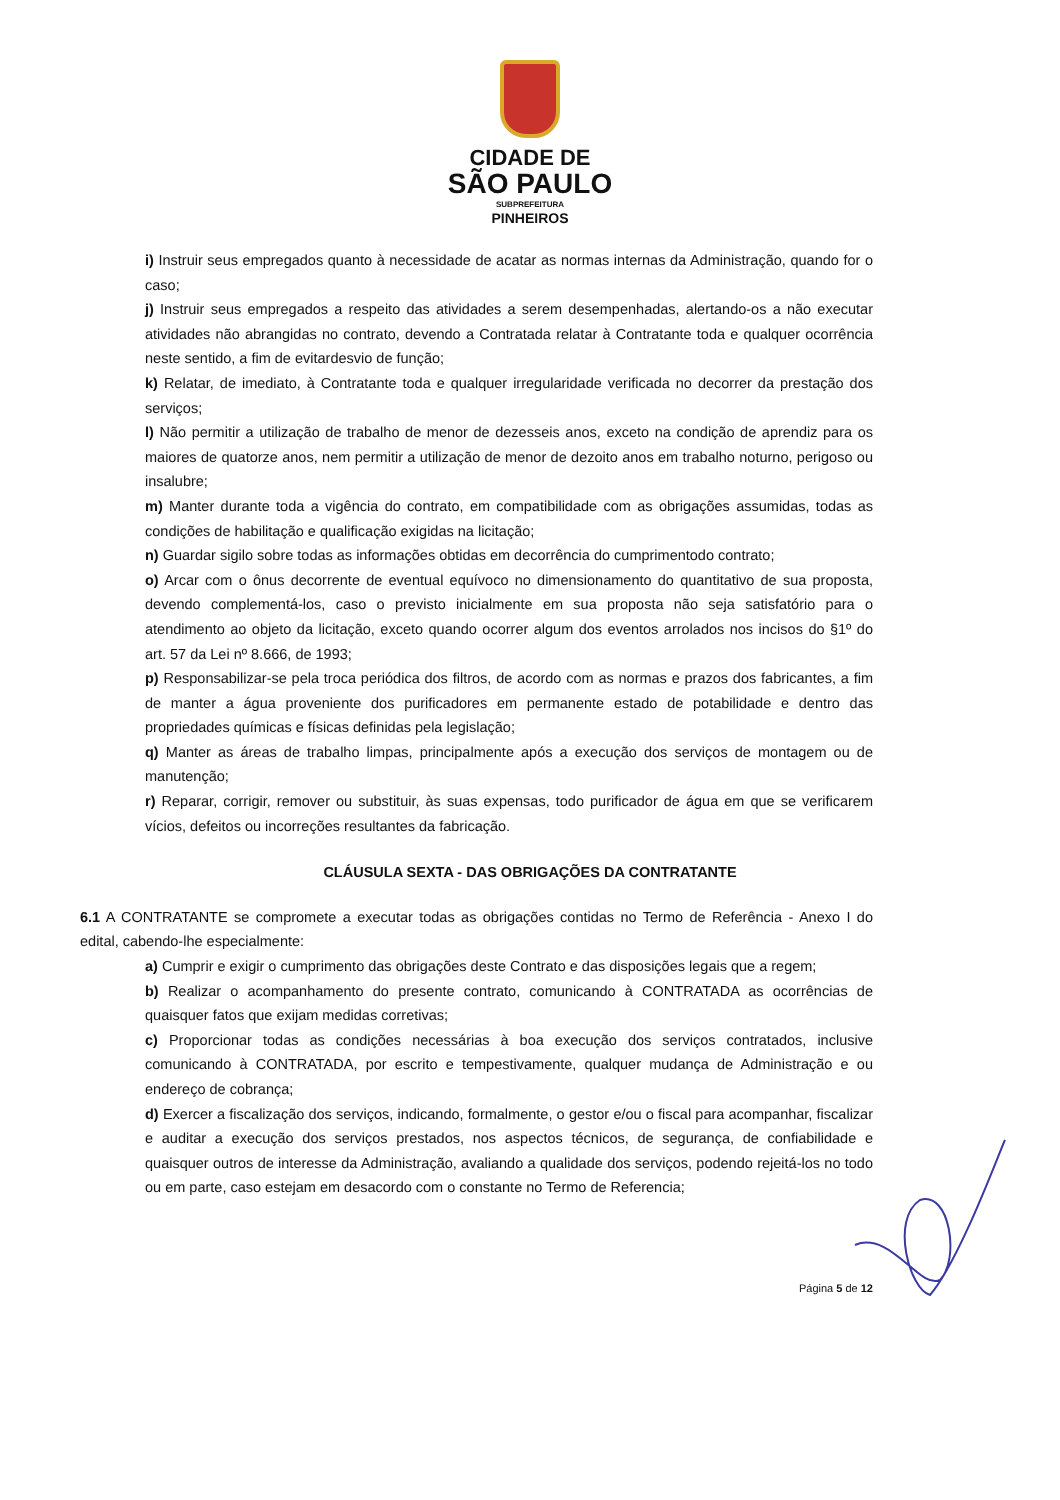CIDADE DE
SÃO PAULO
SUBPREFEITURA
PINHEIROS
i) Instruir seus empregados quanto à necessidade de acatar as normas internas da Administração, quando for o caso;
j) Instruir seus empregados a respeito das atividades a serem desempenhadas, alertando-os a não executar atividades não abrangidas no contrato, devendo a Contratada relatar à Contratante toda e qualquer ocorrência neste sentido, a fim de evitardesvio de função;
k) Relatar, de imediato, à Contratante toda e qualquer irregularidade verificada no decorrer da prestação dos serviços;
l) Não permitir a utilização de trabalho de menor de dezesseis anos, exceto na condição de aprendiz para os maiores de quatorze anos, nem permitir a utilização de menor de dezoito anos em trabalho noturno, perigoso ou insalubre;
m) Manter durante toda a vigência do contrato, em compatibilidade com as obrigações assumidas, todas as condições de habilitação e qualificação exigidas na licitação;
n) Guardar sigilo sobre todas as informações obtidas em decorrência do cumprimentodo contrato;
o) Arcar com o ônus decorrente de eventual equívoco no dimensionamento do quantitativo de sua proposta, devendo complementá-los, caso o previsto inicialmente em sua proposta não seja satisfatório para o atendimento ao objeto da licitação, exceto quando ocorrer algum dos eventos arrolados nos incisos do §1º do art. 57 da Lei nº 8.666, de 1993;
p) Responsabilizar-se pela troca periódica dos filtros, de acordo com as normas e prazos dos fabricantes, a fim de manter a água proveniente dos purificadores em permanente estado de potabilidade e dentro das propriedades químicas e físicas definidas pela legislação;
q) Manter as áreas de trabalho limpas, principalmente após a execução dos serviços de montagem ou de manutenção;
r) Reparar, corrigir, remover ou substituir, às suas expensas, todo purificador de água em que se verificarem vícios, defeitos ou incorreções resultantes da fabricação.
CLÁUSULA SEXTA - DAS OBRIGAÇÕES DA CONTRATANTE
6.1 A CONTRATANTE se compromete a executar todas as obrigações contidas no Termo de Referência - Anexo I do edital, cabendo-lhe especialmente:
a) Cumprir e exigir o cumprimento das obrigações deste Contrato e das disposições legais que a regem;
b) Realizar o acompanhamento do presente contrato, comunicando à CONTRATADA as ocorrências de quaisquer fatos que exijam medidas corretivas;
c) Proporcionar todas as condições necessárias à boa execução dos serviços contratados, inclusive comunicando à CONTRATADA, por escrito e tempestivamente, qualquer mudança de Administração e ou endereço de cobrança;
d) Exercer a fiscalização dos serviços, indicando, formalmente, o gestor e/ou o fiscal para acompanhar, fiscalizar e auditar a execução dos serviços prestados, nos aspectos técnicos, de segurança, de confiabilidade e quaisquer outros de interesse da Administração, avaliando a qualidade dos serviços, podendo rejeitá-los no todo ou em parte, caso estejam em desacordo com o constante no Termo de Referencia;
Página 5 de 12